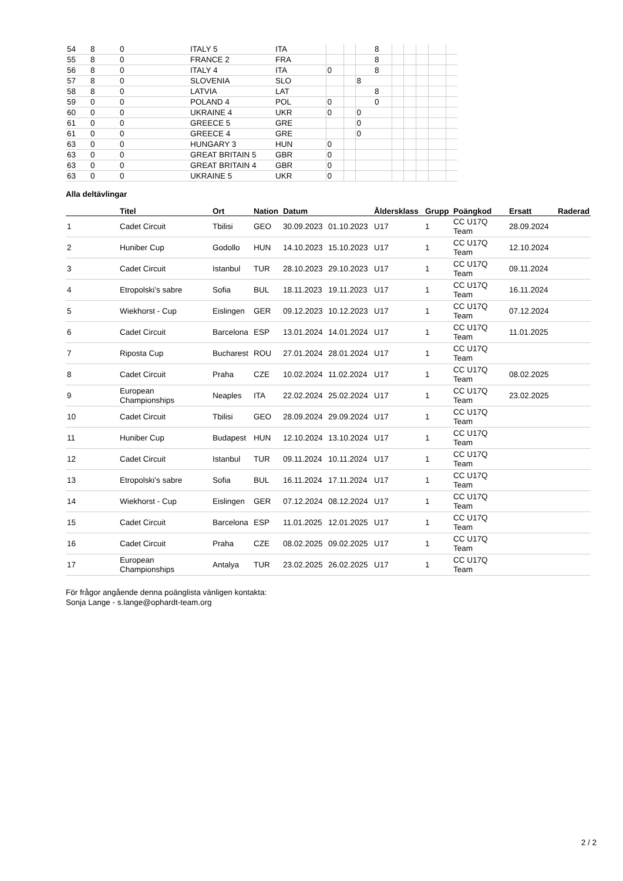| 54 | 8 | 0 | ITALY 5 | ITA | | | | 8 | | | | | |
| 55 | 8 | 0 | FRANCE 2 | FRA | | | | 8 | | | | | |
| 56 | 8 | 0 | ITALY 4 | ITA | 0 | | | 8 | | | | | |
| 57 | 8 | 0 | SLOVENIA | SLO | | | 8 | | | | | | |
| 58 | 8 | 0 | LATVIA | LAT | | | | 8 | | | | | |
| 59 | 0 | 0 | POLAND 4 | POL | 0 | | | 0 | | | | | |
| 60 | 0 | 0 | UKRAINE 4 | UKR | 0 | | 0 | | | | | | |
| 61 | 0 | 0 | GREECE 5 | GRE | | | 0 | | | | | | |
| 61 | 0 | 0 | GREECE 4 | GRE | | | 0 | | | | | | |
| 63 | 0 | 0 | HUNGARY 3 | HUN | 0 | | | | | | | | |
| 63 | 0 | 0 | GREAT BRITAIN 5 | GBR | 0 | | | | | | | | |
| 63 | 0 | 0 | GREAT BRITAIN 4 | GBR | 0 | | | | | | | | |
| 63 | 0 | 0 | UKRAINE 5 | UKR | 0 | | | | | | | | |
Alla deltävlingar
| | Titel | Ort | Nation | Datum | | Åldersklass | Grupp | Poängkod | Ersatt | Raderad |
| --- | --- | --- | --- | --- | --- | --- | --- | --- | --- | --- |
| 1 | Cadet Circuit | Tbilisi | GEO | 30.09.2023 | 01.10.2023 | U17 | 1 | CC U17Q Team | 28.09.2024 | |
| 2 | Huniber Cup | Godollo | HUN | 14.10.2023 | 15.10.2023 | U17 | 1 | CC U17Q Team | 12.10.2024 | |
| 3 | Cadet Circuit | Istanbul | TUR | 28.10.2023 | 29.10.2023 | U17 | 1 | CC U17Q Team | 09.11.2024 | |
| 4 | Etropolski’s sabre | Sofia | BUL | 18.11.2023 | 19.11.2023 | U17 | 1 | CC U17Q Team | 16.11.2024 | |
| 5 | Wiekhorst - Cup | Eislingen | GER | 09.12.2023 | 10.12.2023 | U17 | 1 | CC U17Q Team | 07.12.2024 | |
| 6 | Cadet Circuit | Barcelona | ESP | 13.01.2024 | 14.01.2024 | U17 | 1 | CC U17Q Team | 11.01.2025 | |
| 7 | Riposta Cup | Bucharest | ROU | 27.01.2024 | 28.01.2024 | U17 | 1 | CC U17Q Team | | |
| 8 | Cadet Circuit | Praha | CZE | 10.02.2024 | 11.02.2024 | U17 | 1 | CC U17Q Team | 08.02.2025 | |
| 9 | European Championships | Neaples | ITA | 22.02.2024 | 25.02.2024 | U17 | 1 | CC U17Q Team | 23.02.2025 | |
| 10 | Cadet Circuit | Tbilisi | GEO | 28.09.2024 | 29.09.2024 | U17 | 1 | CC U17Q Team | | |
| 11 | Huniber Cup | Budapest | HUN | 12.10.2024 | 13.10.2024 | U17 | 1 | CC U17Q Team | | |
| 12 | Cadet Circuit | Istanbul | TUR | 09.11.2024 | 10.11.2024 | U17 | 1 | CC U17Q Team | | |
| 13 | Etropolski’s sabre | Sofia | BUL | 16.11.2024 | 17.11.2024 | U17 | 1 | CC U17Q Team | | |
| 14 | Wiekhorst - Cup | Eislingen | GER | 07.12.2024 | 08.12.2024 | U17 | 1 | CC U17Q Team | | |
| 15 | Cadet Circuit | Barcelona | ESP | 11.01.2025 | 12.01.2025 | U17 | 1 | CC U17Q Team | | |
| 16 | Cadet Circuit | Praha | CZE | 08.02.2025 | 09.02.2025 | U17 | 1 | CC U17Q Team | | |
| 17 | European Championships | Antalya | TUR | 23.02.2025 | 26.02.2025 | U17 | 1 | CC U17Q Team | | |
För frågor angående denna poänglista vänligen kontakta:
Sonja Lange - s.lange@ophardt-team.org
2 / 2